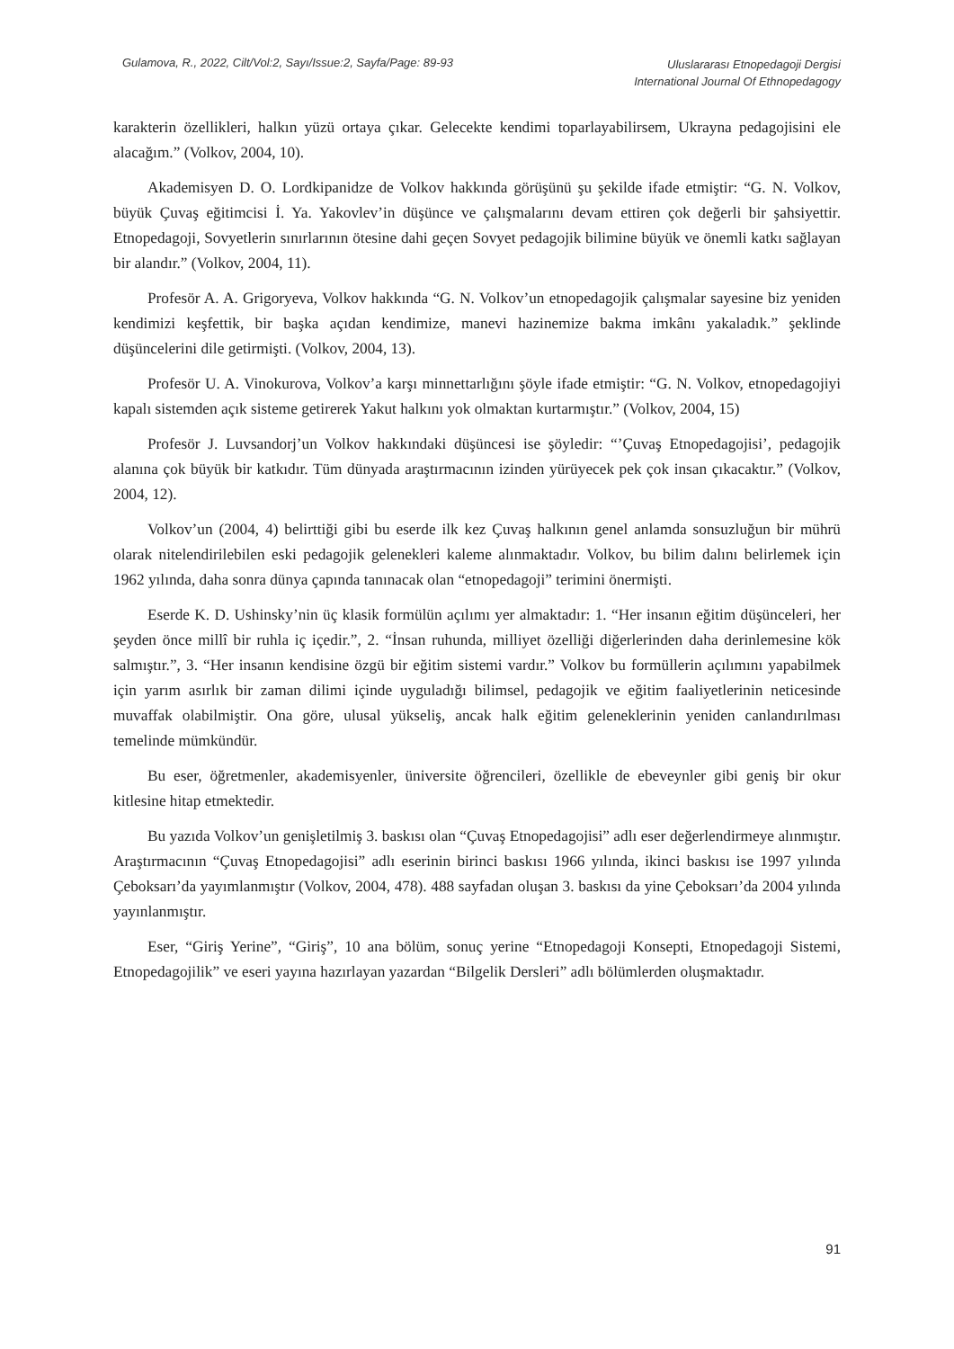Gulamova, R., 2022, Cilt/Vol:2, Sayı/Issue:2, Sayfa/Page: 89-93
Uluslararası Etnopedagoji Dergisi
International Journal Of Ethnopedagogy
karakterin özellikleri, halkın yüzü ortaya çıkar. Gelecekte kendimi toparlayabilirsem, Ukrayna pedagojisini ele alacağım.” (Volkov, 2004, 10).
Akademisyen D. O. Lordkipanidze de Volkov hakkında görüşünü şu şekilde ifade etmiştir: “G. N. Volkov, büyük Çuvaş eğitimcisi İ. Ya. Yakovlev’in düşünce ve çalışmalarını devam ettiren çok değerli bir şahsiyettir. Etnopedagoji, Sovyetlerin sınırlarının ötesine dahi geçen Sovyet pedagojik bilimine büyük ve önemli katkı sağlayan bir alandır.” (Volkov, 2004, 11).
Profesör A. A. Grigoryeva, Volkov hakkında “G. N. Volkov’un etnopedagojik çalışmalar sayesine biz yeniden kendimizi keşfettik, bir başka açıdan kendimize, manevi hazinemize bakma imkânı yakaladık.” şeklinde düşüncelerini dile getirmişti. (Volkov, 2004, 13).
Profesör U. A. Vinokurova, Volkov’a karşı minnettarlığını şöyle ifade etmiştir: “G. N. Volkov, etnopedagojiyi kapalı sistemden açık sisteme getirerek Yakut halkını yok olmaktan kurtarmıştır.” (Volkov, 2004, 15)
Profesör J. Luvsandorj’un Volkov hakkındaki düşüncesi ise şöyledir: “’Çuvaş Etnopedagojisi’, pedagojik alanına çok büyük bir katkıdır. Tüm dünyada araştırmacının izinden yürüyecek pek çok insan çıkacaktır.” (Volkov, 2004, 12).
Volkov’un (2004, 4) belirttiği gibi bu eserde ilk kez Çuvaş halkının genel anlamda sonsuzluğun bir mührü olarak nitelendirilebilen eski pedagojik gelenekleri kaleme alınmaktadır. Volkov, bu bilim dalını belirlemek için 1962 yılında, daha sonra dünya çapında tanınacak olan “etnopedagoji” terimini önermişti.
Eserde K. D. Ushinsky’nin üç klasik formülün açılımı yer almaktadır: 1. “Her insanın eğitim düşünceleri, her şeyden önce millî bir ruhla iç içedir.”, 2. “İnsan ruhunda, milliyet özelliği diğerlerinden daha derinlemesine kök salmıştır.”, 3. “Her insanın kendisine özgü bir eğitim sistemi vardır.” Volkov bu formüllerin açılımını yapabilmek için yarım asırlık bir zaman dilimi içinde uyguladığı bilimsel, pedagojik ve eğitim faaliyetlerinin neticesinde muvaffak olabilmiştir. Ona göre, ulusal yükseliş, ancak halk eğitim geleneklerinin yeniden canlandırılması temelinde mümkündür.
Bu eser, öğretmenler, akademisyenler, üniversite öğrencileri, özellikle de ebeveynler gibi geniş bir okur kitlesine hitap etmektedir.
Bu yazıda Volkov’un genişletilmiş 3. baskısı olan “Çuvaş Etnopedagojisi” adlı eser değerlendirmeye alınmıştır. Araştırmacının “Çuvaş Etnopedagojisi” adlı eserinin birinci baskısı 1966 yılında, ikinci baskısı ise 1997 yılında Çeboksarı’da yayımlanmıştır (Volkov, 2004, 478). 488 sayfadan oluşan 3. baskısı da yine Çeboksarı’da 2004 yılında yayınlanmıştır.
Eser, “Giriş Yerine”, “Giriş”, 10 ana bölüm, sonuç yerine “Etnopedagoji Konsepti, Etnopedagoji Sistemi, Etnopedagojilik” ve eseri yayına hazırlayan yazardan “Bilgelik Dersleri” adlı bölümlerden oluşmaktadır.
91